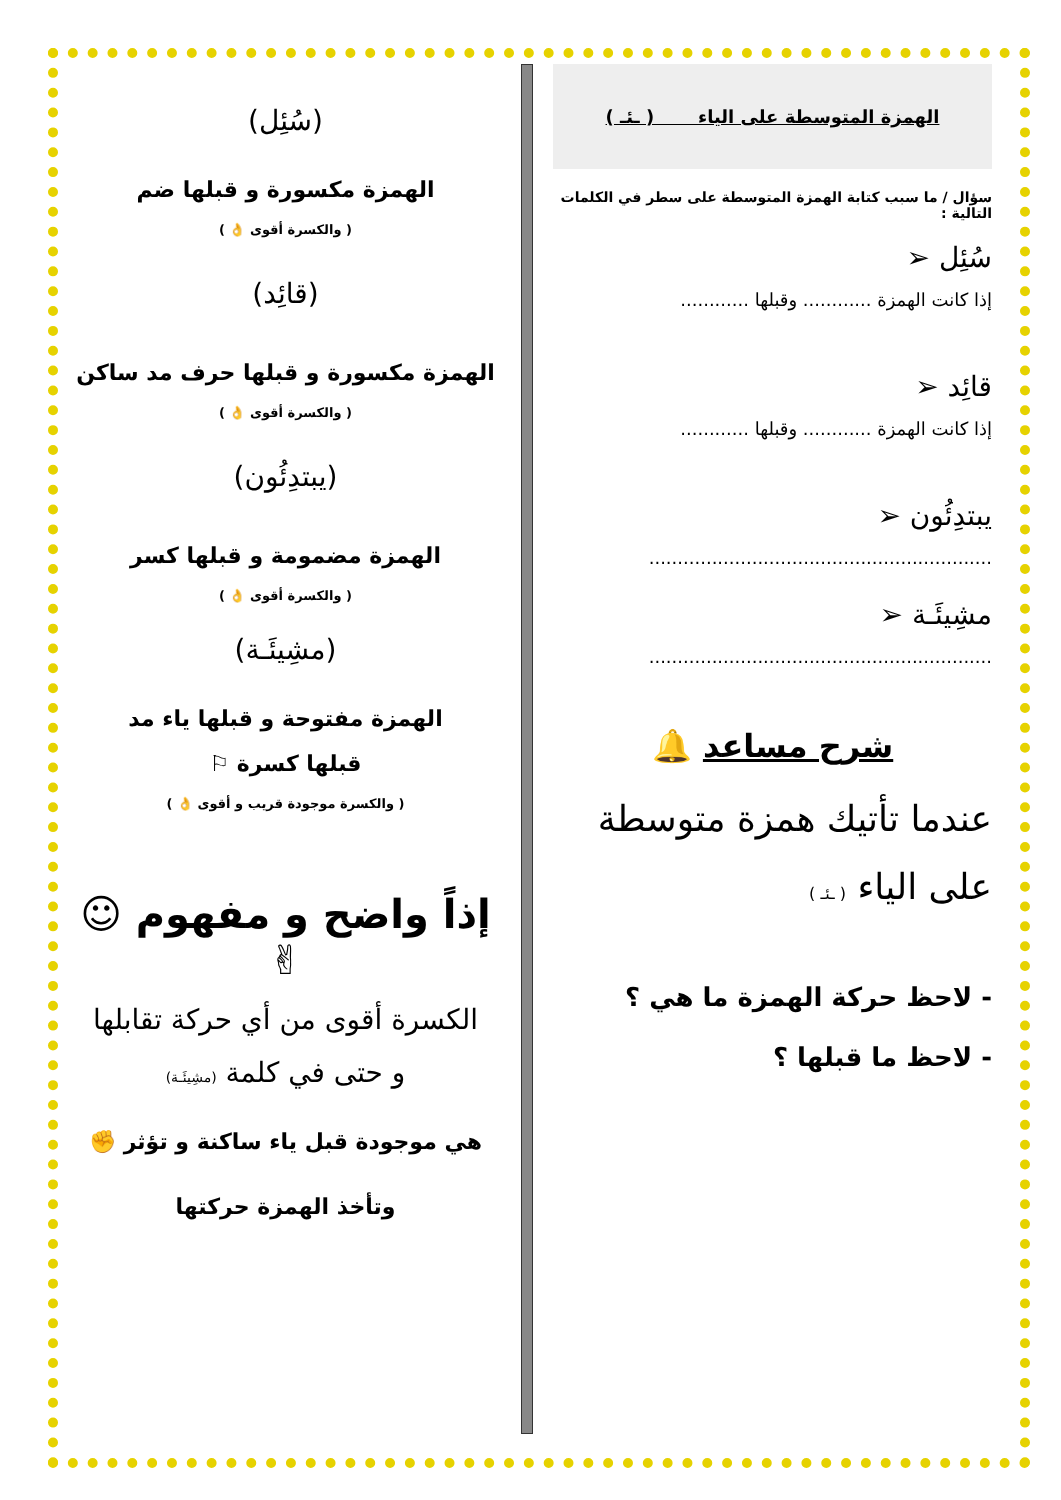الهمزة المتوسطة على الياء ( ـئـ )
سؤال / ما سبب كتابة الهمزة المتوسطة على سطر في الكلمات التالية :
سُئِل ➢
إذا كانت الهمزة ............ وقبلها ............
قائِد ➢
إذا كانت الهمزة ............ وقبلها ............
يبتدِئُون ➢
............................................................
مشِيئَـة ➢
............................................................
شرح مساعد 🔔
عندما تأتيك همزة متوسطة على الياء ( ـئـ )
- لاحظ حركة الهمزة ما هي ؟
- لاحظ ما قبلها ؟
(سُئِل)
الهمزة مكسورة و قبلها ضم
( والكسرة أقوى 👌 )
(قائِد)
الهمزة مكسورة و قبلها حرف مد ساكن
( والكسرة أقوى 👌 )
(يبتدِئُون)
الهمزة مضمومة و قبلها كسر
( والكسرة أقوى 👌 )
(مشِيئَـة)
الهمزة مفتوحة و قبلها ياء مد
قبلها كسرة ⚐
( والكسرة موجودة قريب و أقوى 👌 )
إذاً واضح و مفهوم ☺✌
الكسرة أقوى من أي حركة تقابلها
و حتى في كلمة (مشِيئَـة)
هي موجودة قبل ياء ساكنة و تؤثر ✊
وتأخذ الهمزة حركتها